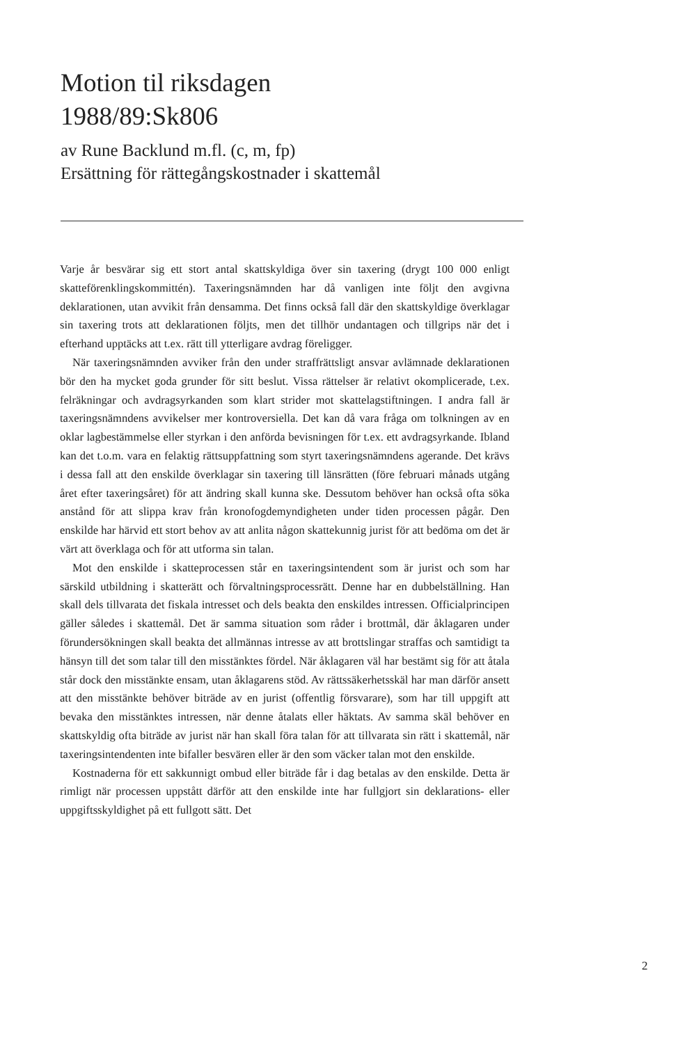Motion til riksdagen
1988/89:Sk806
av Rune Backlund m.fl. (c, m, fp)
Ersättning för rättegångskostnader i skattemål
Varje år besvärar sig ett stort antal skattskyldiga över sin taxering (drygt 100 000 enligt skatteförenklingskommittén). Taxeringsnämnden har då vanligen inte följt den avgivna deklarationen, utan avvikit från densamma. Det finns också fall där den skattskyldige överklagar sin taxering trots att deklarationen följts, men det tillhör undantagen och tillgrips när det i efterhand upptäcks att t.ex. rätt till ytterligare avdrag föreligger.
När taxeringsnämnden avviker från den under straffrättsligt ansvar avlämnade deklarationen bör den ha mycket goda grunder för sitt beslut. Vissa rättelser är relativt okomplicerade, t.ex. felräkningar och avdragsyrkanden som klart strider mot skattelagstiftningen. I andra fall är taxeringsnämndens avvikelser mer kontroversiella. Det kan då vara fråga om tolkningen av en oklar lagbestämmelse eller styrkan i den anförda bevisningen för t.ex. ett avdragsyrkande. Ibland kan det t.o.m. vara en felaktig rättsuppfattning som styrt taxeringsnämndens agerande. Det krävs i dessa fall att den enskilde överklagar sin taxering till länsrätten (före februari månads utgång året efter taxeringsåret) för att ändring skall kunna ske. Dessutom behöver han också ofta söka anstånd för att slippa krav från kronofogdemyndigheten under tiden processen pågår. Den enskilde har härvid ett stort behov av att anlita någon skattekunnig jurist för att bedöma om det är värt att överklaga och för att utforma sin talan.
Mot den enskilde i skatteprocessen står en taxeringsintendent som är jurist och som har särskild utbildning i skatterätt och förvaltningsprocessrätt. Denne har en dubbelställning. Han skall dels tillvarata det fiskala intresset och dels beakta den enskildes intressen. Officialprincipen gäller således i skattemål. Det är samma situation som råder i brottmål, där åklagaren under förundersökningen skall beakta det allmännas intresse av att brottslingar straffas och samtidigt ta hänsyn till det som talar till den misstänktes fördel. När åklagaren väl har bestämt sig för att åtala står dock den misstänkte ensam, utan åklagarens stöd. Av rättssäkerhetsskäl har man därför ansett att den misstänkte behöver biträde av en jurist (offentlig försvarare), som har till uppgift att bevaka den misstänktes intressen, när denne åtalats eller häktats. Av samma skäl behöver en skattskyldig ofta biträde av jurist när han skall föra talan för att tillvarata sin rätt i skattemål, när taxeringsintendenten inte bifaller besvären eller är den som väcker talan mot den enskilde.
Kostnaderna för ett sakkunnigt ombud eller biträde får i dag betalas av den enskilde. Detta är rimligt när processen uppstått därför att den enskilde inte har fullgjort sin deklarations- eller uppgiftsskyldighet på ett fullgott sätt. Det
2